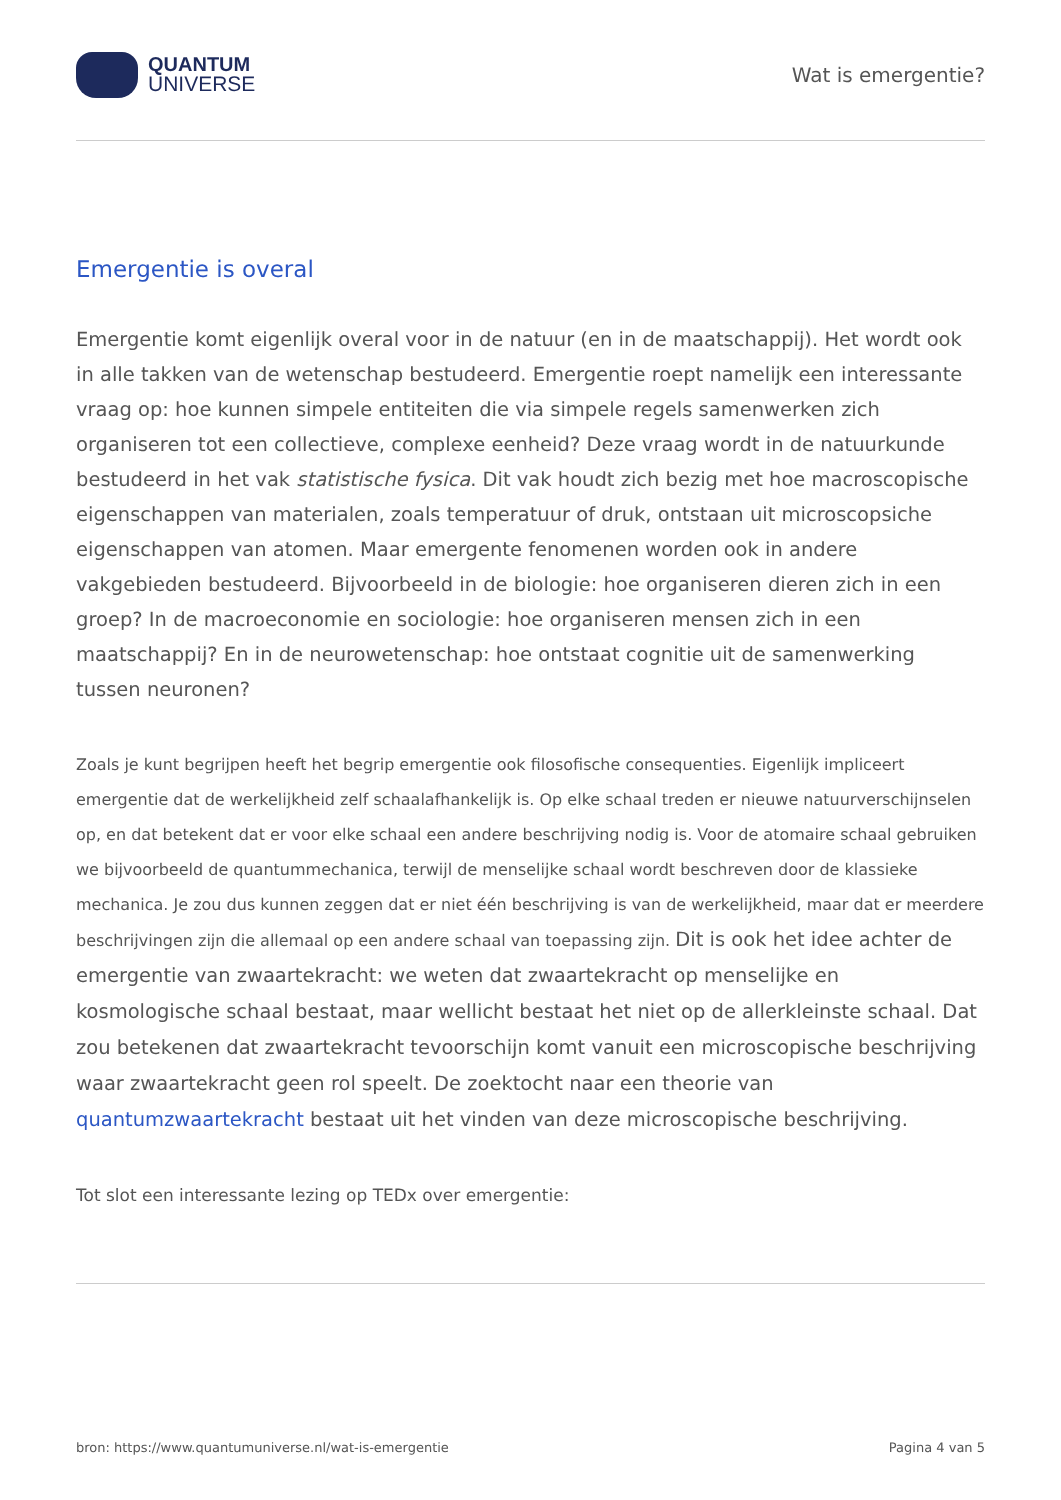QUANTUM
UNIVERSE
Wat is emergentie?
Emergentie is overal
Emergentie komt eigenlijk overal voor in de natuur (en in de maatschappij). Het wordt ook in alle takken van de wetenschap bestudeerd. Emergentie roept namelijk een interessante vraag op: hoe kunnen simpele entiteiten die via simpele regels samenwerken zich organiseren tot een collectieve, complexe eenheid? Deze vraag wordt in de natuurkunde bestudeerd in het vak statistische fysica. Dit vak houdt zich bezig met hoe macroscopische eigenschappen van materialen, zoals temperatuur of druk, ontstaan uit microscopsiche eigenschappen van atomen. Maar emergente fenomenen worden ook in andere vakgebieden bestudeerd. Bijvoorbeeld in de biologie: hoe organiseren dieren zich in een groep? In de macroeconomie en sociologie: hoe organiseren mensen zich in een maatschappij? En in de neurowetenschap: hoe ontstaat cognitie uit de samenwerking tussen neuronen?
Zoals je kunt begrijpen heeft het begrip emergentie ook filosofische consequenties. Eigenlijk impliceert emergentie dat de werkelijkheid zelf schaalafhankelijk is. Op elke schaal treden er nieuwe natuurverschijnselen op, en dat betekent dat er voor elke schaal een andere beschrijving nodig is. Voor de atomaire schaal gebruiken we bijvoorbeeld de quantummechanica, terwijl de menselijke schaal wordt beschreven door de klassieke mechanica. Je zou dus kunnen zeggen dat er niet één beschrijving is van de werkelijkheid, maar dat er meerdere beschrijvingen zijn die allemaal op een andere schaal van toepassing zijn. Dit is ook het idee achter de emergentie van zwaartekracht: we weten dat zwaartekracht op menselijke en kosmologische schaal bestaat, maar wellicht bestaat het niet op de allerkleinste schaal. Dat zou betekenen dat zwaartekracht tevoorschijn komt vanuit een microscopische beschrijving waar zwaartekracht geen rol speelt. De zoektocht naar een theorie van quantumzwaartekracht bestaat uit het vinden van deze microscopische beschrijving.
Tot slot een interessante lezing op TEDx over emergentie:
bron: https://www.quantumuniverse.nl/wat-is-emergentie Pagina 4 van 5